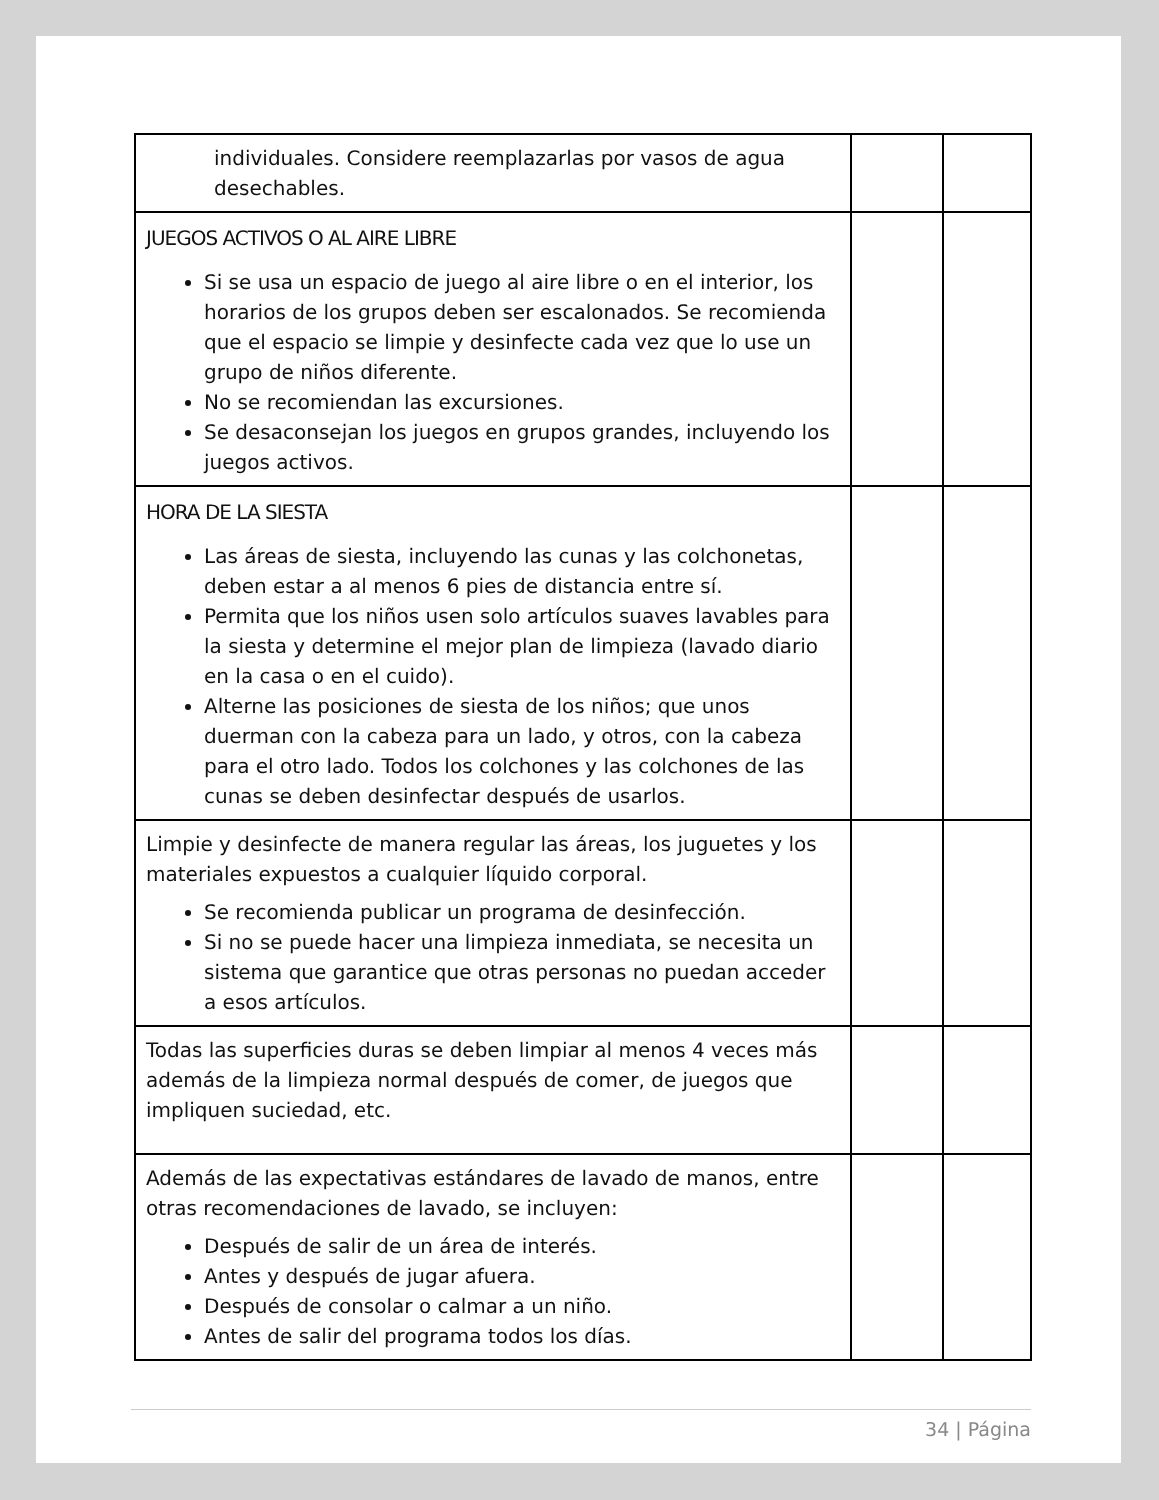| individuales. Considere reemplazarlas por vasos de agua desechables. | | |
| JUEGOS ACTIVOS O AL AIRE LIBRE Si se usa un espacio de juego al aire libre o en el interior, los horarios de los grupos deben ser escalonados. Se recomienda que el espacio se limpie y desinfecte cada vez que lo use un grupo de niños diferente. No se recomiendan las excursiones. Se desaconsejan los juegos en grupos grandes, incluyendo los juegos activos. | | |
| HORA DE LA SIESTA Las áreas de siesta, incluyendo las cunas y las colchonetas, deben estar a al menos 6 pies de distancia entre sí. Permita que los niños usen solo artículos suaves lavables para la siesta y determine el mejor plan de limpieza (lavado diario en la casa o en el cuido). Alterne las posiciones de siesta de los niños; que unos duerman con la cabeza para un lado, y otros, con la cabeza para el otro lado. Todos los colchones y las colchones de las cunas se deben desinfectar después de usarlos. | | |
| Limpie y desinfecte de manera regular las áreas, los juguetes y los materiales expuestos a cualquier líquido corporal. Se recomienda publicar un programa de desinfección. Si no se puede hacer una limpieza inmediata, se necesita un sistema que garantice que otras personas no puedan acceder a esos artículos. | | |
| Todas las superficies duras se deben limpiar al menos 4 veces más además de la limpieza normal después de comer, de juegos que impliquen suciedad, etc. | | |
| Además de las expectativas estándares de lavado de manos, entre otras recomendaciones de lavado, se incluyen: Después de salir de un área de interés. Antes y después de jugar afuera. Después de consolar o calmar a un niño. Antes de salir del programa todos los días. | | |
34 | Página